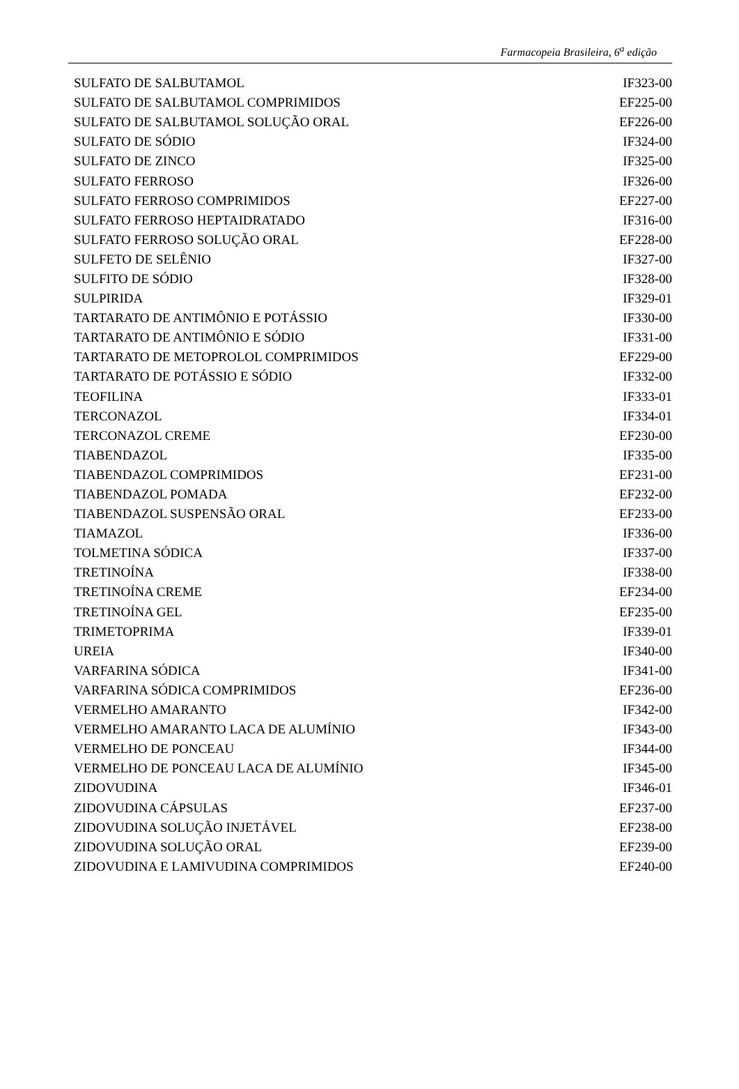Farmacopeia Brasileira, 6<sup>a</sup> edição
| SULFATO DE SALBUTAMOL | IF323-00 |
| SULFATO DE SALBUTAMOL COMPRIMIDOS | EF225-00 |
| SULFATO DE SALBUTAMOL SOLUÇÃO ORAL | EF226-00 |
| SULFATO DE SÓDIO | IF324-00 |
| SULFATO DE ZINCO | IF325-00 |
| SULFATO FERROSO | IF326-00 |
| SULFATO FERROSO COMPRIMIDOS | EF227-00 |
| SULFATO FERROSO HEPTAIDRATADO | IF316-00 |
| SULFATO FERROSO SOLUÇÃO ORAL | EF228-00 |
| SULFETO DE SELÊNIO | IF327-00 |
| SULFITO DE SÓDIO | IF328-00 |
| SULPIRIDA | IF329-01 |
| TARTARATO DE ANTIMÔNIO E POTÁSSIO | IF330-00 |
| TARTARATO DE ANTIMÔNIO E SÓDIO | IF331-00 |
| TARTARATO DE METOPROLOL COMPRIMIDOS | EF229-00 |
| TARTARATO DE POTÁSSIO E SÓDIO | IF332-00 |
| TEOFILINA | IF333-01 |
| TERCONAZOL | IF334-01 |
| TERCONAZOL CREME | EF230-00 |
| TIABENDAZOL | IF335-00 |
| TIABENDAZOL COMPRIMIDOS | EF231-00 |
| TIABENDAZOL POMADA | EF232-00 |
| TIABENDAZOL SUSPENSÃO ORAL | EF233-00 |
| TIAMAZOL | IF336-00 |
| TOLMETINA SÓDICA | IF337-00 |
| TRETINOÍNA | IF338-00 |
| TRETINOÍNA CREME | EF234-00 |
| TRETINOÍNA GEL | EF235-00 |
| TRIMETOPRIMA | IF339-01 |
| UREIA | IF340-00 |
| VARFARINA SÓDICA | IF341-00 |
| VARFARINA SÓDICA COMPRIMIDOS | EF236-00 |
| VERMELHO AMARANTO | IF342-00 |
| VERMELHO AMARANTO LACA DE ALUMÍNIO | IF343-00 |
| VERMELHO DE PONCEAU | IF344-00 |
| VERMELHO DE PONCEAU LACA DE ALUMÍNIO | IF345-00 |
| ZIDOVUDINA | IF346-01 |
| ZIDOVUDINA CÁPSULAS | EF237-00 |
| ZIDOVUDINA SOLUÇÃO INJETÁVEL | EF238-00 |
| ZIDOVUDINA SOLUÇÃO ORAL | EF239-00 |
| ZIDOVUDINA E LAMIVUDINA COMPRIMIDOS | EF240-00 |